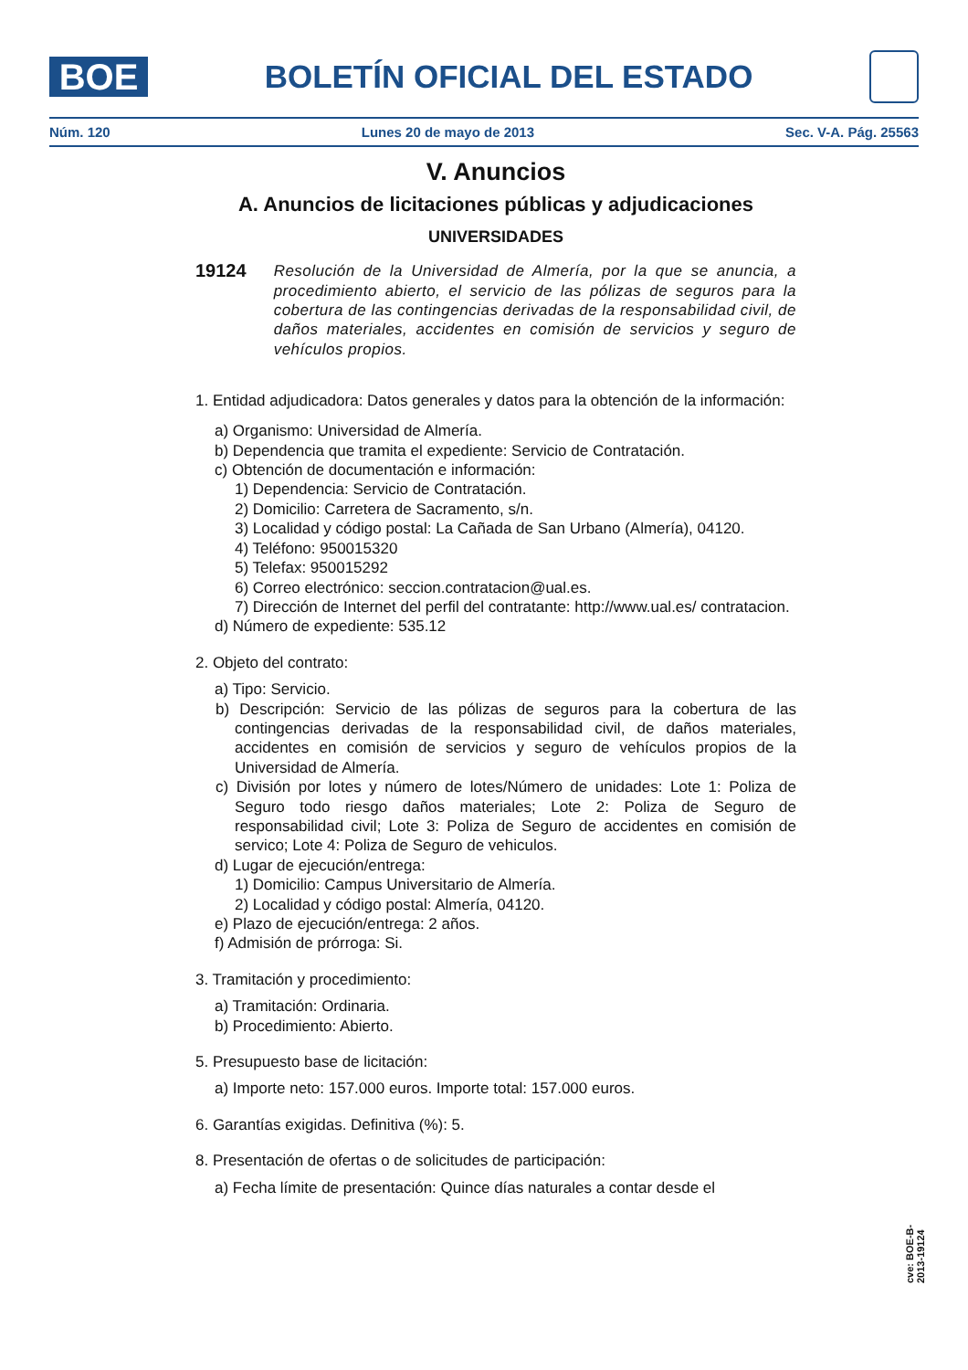BOE
BOLETÍN OFICIAL DEL ESTADO
Núm. 120 Lunes 20 de mayo de 2013 Sec. V-A. Pág. 25563
V. Anuncios
A. Anuncios de licitaciones públicas y adjudicaciones
UNIVERSIDADES
19124
Resolución de la Universidad de Almería, por la que se anuncia, a procedimiento abierto, el servicio de las pólizas de seguros para la cobertura de las contingencias derivadas de la responsabilidad civil, de daños materiales, accidentes en comisión de servicios y seguro de vehículos propios.
1. Entidad adjudicadora: Datos generales y datos para la obtención de la información:
a) Organismo: Universidad de Almería.
b) Dependencia que tramita el expediente: Servicio de Contratación.
c) Obtención de documentación e información:
1) Dependencia: Servicio de Contratación.
2) Domicilio: Carretera de Sacramento, s/n.
3) Localidad y código postal: La Cañada de San Urbano (Almería), 04120.
4) Teléfono: 950015320
5) Telefax: 950015292
6) Correo electrónico: seccion.contratacion@ual.es.
7) Dirección de Internet del perfil del contratante: http://www.ual.es/ contratacion.
d) Número de expediente: 535.12
2. Objeto del contrato:
a) Tipo: Servicio.
b) Descripción: Servicio de las pólizas de seguros para la cobertura de las contingencias derivadas de la responsabilidad civil, de daños materiales, accidentes en comisión de servicios y seguro de vehículos propios de la Universidad de Almería.
c) División por lotes y número de lotes/Número de unidades: Lote 1: Poliza de Seguro todo riesgo daños materiales; Lote 2: Poliza de Seguro de responsabilidad civil; Lote 3: Poliza de Seguro de accidentes en comisión de servico; Lote 4: Poliza de Seguro de vehiculos.
d) Lugar de ejecución/entrega:
1) Domicilio: Campus Universitario de Almería.
2) Localidad y código postal: Almería, 04120.
e) Plazo de ejecución/entrega: 2 años.
f) Admisión de prórroga: Si.
3. Tramitación y procedimiento:
a) Tramitación: Ordinaria.
b) Procedimiento: Abierto.
5. Presupuesto base de licitación:
a) Importe neto: 157.000 euros. Importe total: 157.000 euros.
6. Garantías exigidas. Definitiva (%): 5.
8. Presentación de ofertas o de solicitudes de participación:
a) Fecha límite de presentación: Quince días naturales a contar desde el
cve: BOE-B-2013-19124